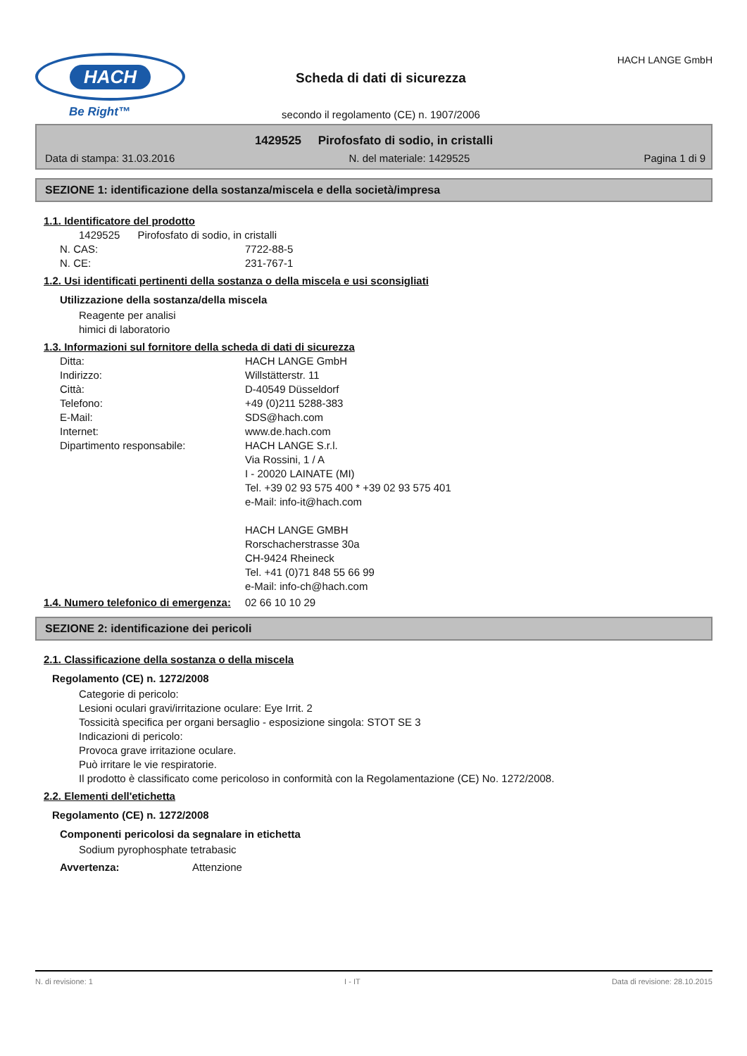HACH
Be Right™
Scheda di dati di sicurezza
secondo il regolamento (CE) n. 1907/2006
HACH LANGE GmbH
1429525 Pirofosfato di sodio, in cristalli
Data di stampa: 31.03.2016 N. del materiale: 1429525 Pagina 1 di 9
SEZIONE 1: identificazione della sostanza/miscela e della società/impresa
1.1. Identificatore del prodotto
1429525 Pirofosfato di sodio, in cristalli
N. CAS: 7722-88-5
N. CE: 231-767-1
1.2. Usi identificati pertinenti della sostanza o della miscela e usi sconsigliati
Utilizzazione della sostanza/della miscela
Reagente per analisi
himici di laboratorio
1.3. Informazioni sul fornitore della scheda di dati di sicurezza
Ditta: HACH LANGE GmbH
Indirizzo: Willstätterstr. 11
Città: D-40549 Düsseldorf
Telefono: +49 (0)211 5288-383
E-Mail: SDS@hach.com
Internet: www.de.hach.com
Dipartimento responsabile: HACH LANGE S.r.l.
Via Rossini, 1 / A
I - 20020 LAINATE (MI)
Tel. +39 02 93 575 400 * +39 02 93 575 401
e-Mail: info-it@hach.com
HACH LANGE GMBH
Rorschacherstrasse 30a
CH-9424 Rheineck
Tel. +41 (0)71 848 55 66 99
e-Mail: info-ch@hach.com
1.4. Numero telefonico di emergenza: 02 66 10 10 29
SEZIONE 2: identificazione dei pericoli
2.1. Classificazione della sostanza o della miscela
Regolamento (CE) n. 1272/2008
Categorie di pericolo:
Lesioni oculari gravi/irritazione oculare: Eye Irrit. 2
Tossicità specifica per organi bersaglio - esposizione singola: STOT SE 3
Indicazioni di pericolo:
Provoca grave irritazione oculare.
Può irritare le vie respiratorie.
Il prodotto è classificato come pericoloso in conformità con la Regolamentazione (CE) No. 1272/2008.
2.2. Elementi dell'etichetta
Regolamento (CE) n. 1272/2008
Componenti pericolosi da segnalare in etichetta
Sodium pyrophosphate tetrabasic
Avvertenza: Attenzione
N. di revisione: 1 I - IT Data di revisione: 28.10.2015